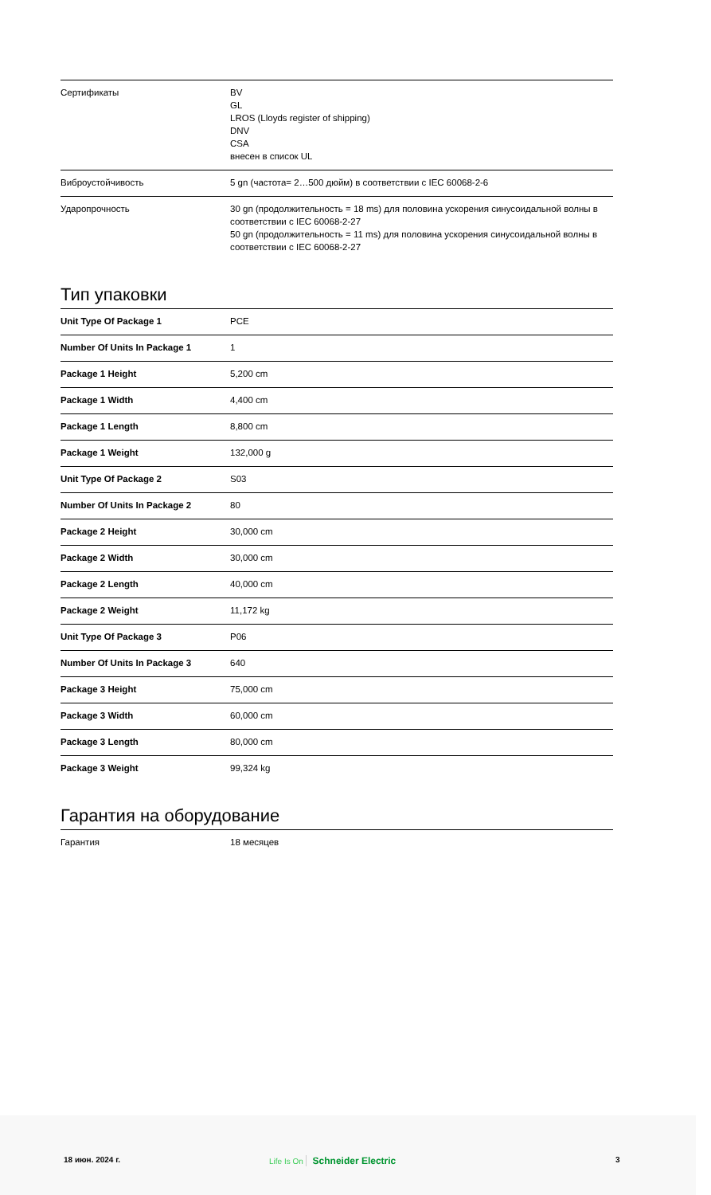| Сертификаты | BV GL LROS (Lloyds register of shipping) DNV CSA внесен в список UL |
| Виброустойчивость | 5 gn (частота= 2…500 дюйм) в соответствии с IEC 60068-2-6 |
| Ударопрочность | 30 gn (продолжительность = 18 ms) для половина ускорения синусоидальной волны в соответствии с IEC 60068-2-27 50 gn (продолжительность = 11 ms) для половина ускорения синусоидальной волны в соответствии с IEC 60068-2-27 |
Тип упаковки
| Unit Type Of Package 1 | PCE |
| Number Of Units In Package 1 | 1 |
| Package 1 Height | 5,200 cm |
| Package 1 Width | 4,400 cm |
| Package 1 Length | 8,800 cm |
| Package 1 Weight | 132,000 g |
| Unit Type Of Package 2 | S03 |
| Number Of Units In Package 2 | 80 |
| Package 2 Height | 30,000 cm |
| Package 2 Width | 30,000 cm |
| Package 2 Length | 40,000 cm |
| Package 2 Weight | 11,172 kg |
| Unit Type Of Package 3 | P06 |
| Number Of Units In Package 3 | 640 |
| Package 3 Height | 75,000 cm |
| Package 3 Width | 60,000 cm |
| Package 3 Length | 80,000 cm |
| Package 3 Weight | 99,324 kg |
Гарантия на оборудование
| Гарантия | 18 месяцев |
18 июн. 2024 г. Life Is On Schneider Electric 3